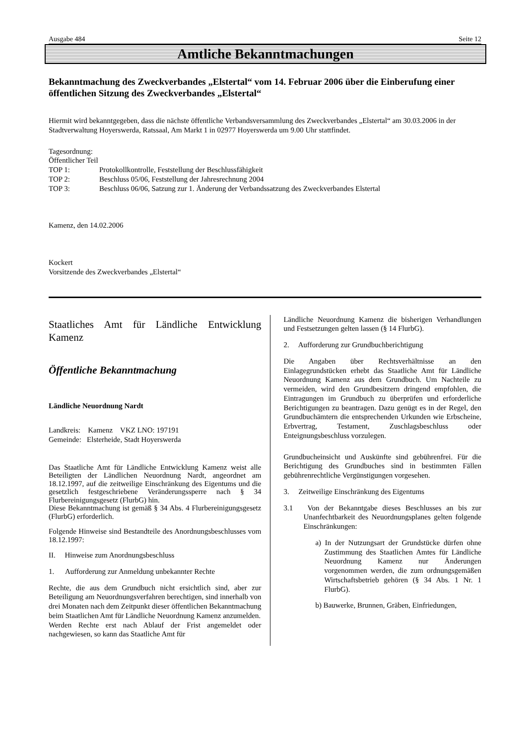Ausgabe 484 Seite 12
Amtliche Bekanntmachungen
Bekanntmachung des Zweckverbandes „Elstertal“ vom 14. Februar 2006 über die Einberufung einer öffentlichen Sitzung des Zweckverbandes „Elstertal“
Hiermit wird bekanntgegeben, dass die nächste öffentliche Verbandsversammlung des Zweckverbandes „Elstertal“ am 30.03.2006 in der Stadtverwaltung Hoyerswerda, Ratssaal, Am Markt 1 in 02977 Hoyerswerda um 9.00 Uhr stattfindet.
Tagesordnung:
Öffentlicher Teil
TOP 1: Protokollkontrolle, Feststellung der Beschlussfähigkeit
TOP 2: Beschluss 05/06, Feststellung der Jahresrechnung 2004
TOP 3: Beschluss 06/06, Satzung zur 1. Änderung der Verbandssatzung des Zweckverbandes Elstertal
Kamenz, den 14.02.2006
Kockert
Vorsitzende des Zweckverbandes „Elstertal“
Staatliches Amt für Ländliche Entwicklung Kamenz
Öffentliche Bekanntmachung
Ländliche Neuordnung Nardt
Landkreis: Kamenz VKZ LNO: 197191
Gemeinde: Elsterheide, Stadt Hoyerswerda
Das Staatliche Amt für Ländliche Entwicklung Kamenz weist alle Beteiligten der Ländlichen Neuordnung Nardt, angeordnet am 18.12.1997, auf die zeitweilige Einschränkung des Eigentums und die gesetzlich festgeschriebene Veränderungssperre nach § 34 Flurbereinigungsgesetz (FlurbG) hin.
Diese Bekanntmachung ist gemäß § 34 Abs. 4 Flurbereinigungsgesetz (FlurbG) erforderlich.
Folgende Hinweise sind Bestandteile des Anordnungsbeschlusses vom 18.12.1997:
II. Hinweise zum Anordnungsbeschluss
1. Aufforderung zur Anmeldung unbekannter Rechte
Rechte, die aus dem Grundbuch nicht ersichtlich sind, aber zur Beteiligung am Neuordnungsverfahren berechtigen, sind innerhalb von drei Monaten nach dem Zeitpunkt dieser öffentlichen Bekanntmachung beim Staatlichen Amt für Ländliche Neuordnung Kamenz anzumelden.
Werden Rechte erst nach Ablauf der Frist angemeldet oder nachgewiesen, so kann das Staatliche Amt für
Ländliche Neuordnung Kamenz die bisherigen Verhandlungen und Festsetzungen gelten lassen (§ 14 FlurbG).
2. Aufforderung zur Grundbuchberichtigung
Die Angaben über Rechtsverhältnisse an den Einlagegrundstücken erhebt das Staatliche Amt für Ländliche Neuordnung Kamenz aus dem Grundbuch. Um Nachteile zu vermeiden, wird den Grundbesitzern dringend empfohlen, die Eintragungen im Grundbuch zu überprüfen und erforderliche Berichtigungen zu beantragen. Dazu genügt es in der Regel, den Grundbuchämtern die entsprechenden Urkunden wie Erbscheine, Erbvertrag, Testament, Zuschlagsbeschluss oder Enteignungsbeschluss vorzulegen.
Grundbucheinsicht und Auskünfte sind gebührenfrei. Für die Berichtigung des Grundbuches sind in bestimmten Fällen gebührenrechtliche Vergünstigungen vorgesehen.
3. Zeitweilige Einschränkung des Eigentums
3.1 Von der Bekanntgabe dieses Beschlusses an bis zur Unanfechtbarkeit des Neuordnungsplanes gelten folgende Einschränkungen:
a) In der Nutzungsart der Grundstücke dürfen ohne Zustimmung des Staatlichen Amtes für Ländliche Neuordnung Kamenz nur Änderungen vorgenommen werden, die zum ordnungsgemäßen Wirtschaftsbetrieb gehören (§ 34 Abs. 1 Nr. 1 FlurbG).
b) Bauwerke, Brunnen, Gräben, Einfriedungen,